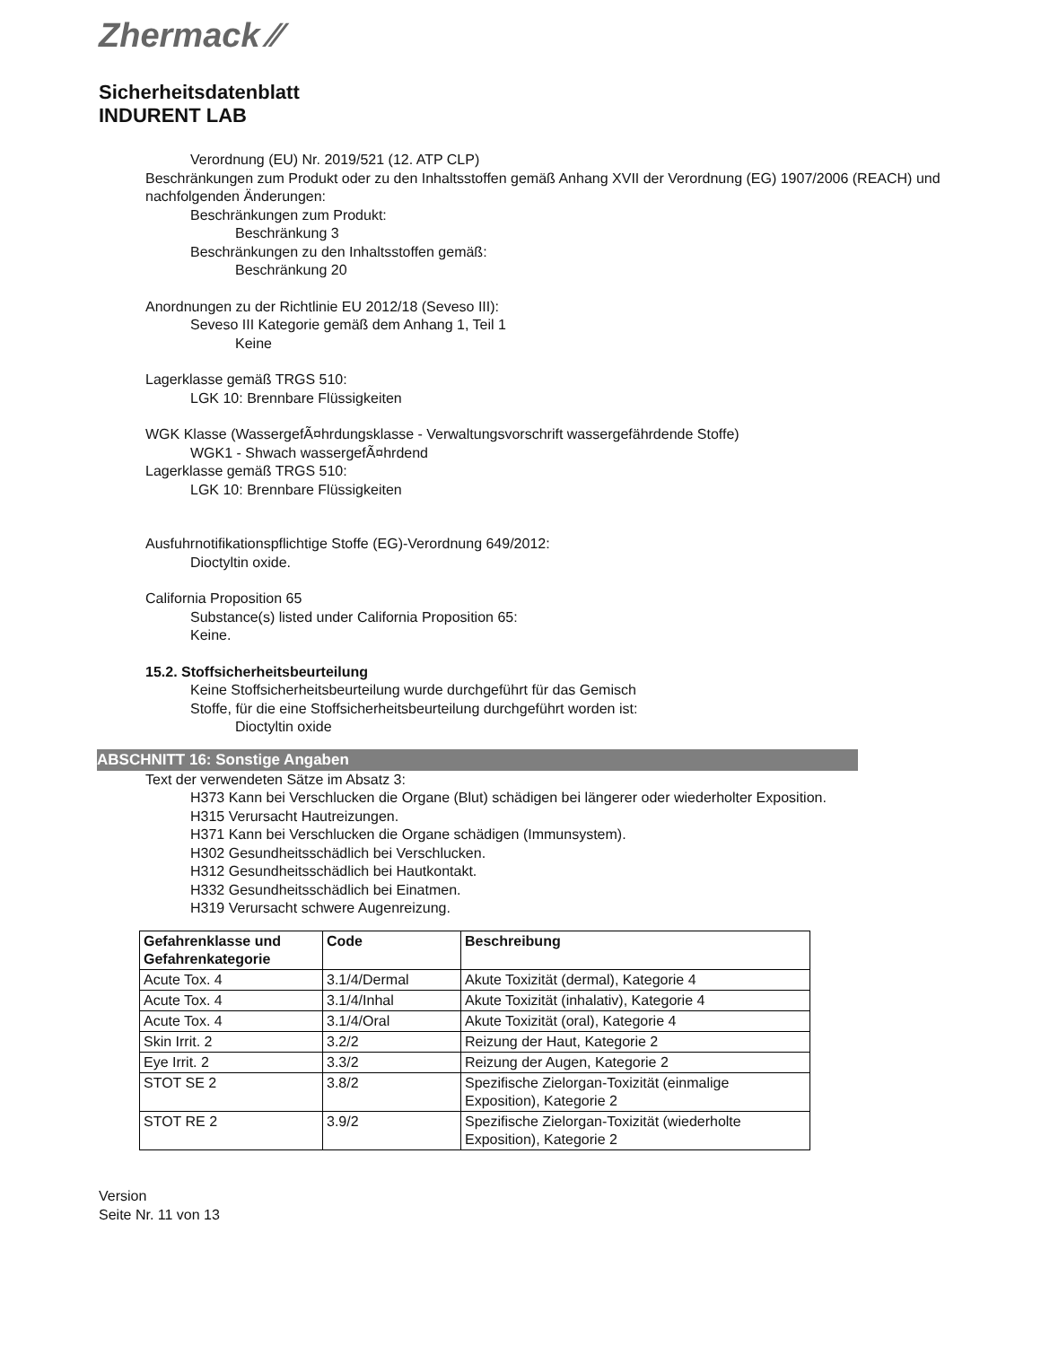Zhermack ⁄⁄
Sicherheitsdatenblatt
INDURENT LAB
Verordnung (EU) Nr. 2019/521 (12. ATP CLP)
Beschränkungen zum Produkt oder zu den Inhaltsstoffen gemäß Anhang XVII der Verordnung (EG) 1907/2006 (REACH) und nachfolgenden Änderungen:
Beschränkungen zum Produkt:
Beschränkung 3
Beschränkungen zu den Inhaltsstoffen gemäß:
Beschränkung 20
Anordnungen zu der Richtlinie EU 2012/18 (Seveso III):
Seveso III Kategorie gemäß dem Anhang 1, Teil 1
Keine
Lagerklasse gemäß TRGS 510:
LGK 10: Brennbare Flüssigkeiten
WGK Klasse (WassergefÃ¤hrdungsklasse - Verwaltungsvorschrift wassergefährdende Stoffe)
WGK1 - Shwach wassergefÃ¤hrdend
Lagerklasse gemäß TRGS 510:
LGK 10: Brennbare Flüssigkeiten
Ausfuhrnotifikationspflichtige Stoffe (EG)-Verordnung 649/2012:
Dioctyltin oxide.
California Proposition 65
Substance(s) listed under California Proposition 65:
Keine.
15.2. Stoffsicherheitsbeurteilung
Keine Stoffsicherheitsbeurteilung wurde durchgeführt für das Gemisch
Stoffe, für die eine Stoffsicherheitsbeurteilung durchgeführt worden ist:
Dioctyltin oxide
ABSCHNITT 16: Sonstige Angaben
Text der verwendeten Sätze im Absatz 3:
H373 Kann bei Verschlucken die Organe (Blut) schädigen bei längerer oder wiederholter Exposition.
H315 Verursacht Hautreizungen.
H371 Kann bei Verschlucken die Organe schädigen (Immunsystem).
H302 Gesundheitsschädlich bei Verschlucken.
H312 Gesundheitsschädlich bei Hautkontakt.
H332 Gesundheitsschädlich bei Einatmen.
H319 Verursacht schwere Augenreizung.
| Gefahrenklasse und Gefahrenkategorie | Code | Beschreibung |
| --- | --- | --- |
| Acute Tox. 4 | 3.1/4/Dermal | Akute Toxizität (dermal), Kategorie 4 |
| Acute Tox. 4 | 3.1/4/Inhal | Akute Toxizität (inhalativ), Kategorie 4 |
| Acute Tox. 4 | 3.1/4/Oral | Akute Toxizität (oral), Kategorie 4 |
| Skin Irrit. 2 | 3.2/2 | Reizung der Haut, Kategorie 2 |
| Eye Irrit. 2 | 3.3/2 | Reizung der Augen, Kategorie 2 |
| STOT SE 2 | 3.8/2 | Spezifische Zielorgan-Toxizität (einmalige Exposition), Kategorie 2 |
| STOT RE 2 | 3.9/2 | Spezifische Zielorgan-Toxizität (wiederholte Exposition), Kategorie 2 |
Version
Seite Nr. 11 von 13